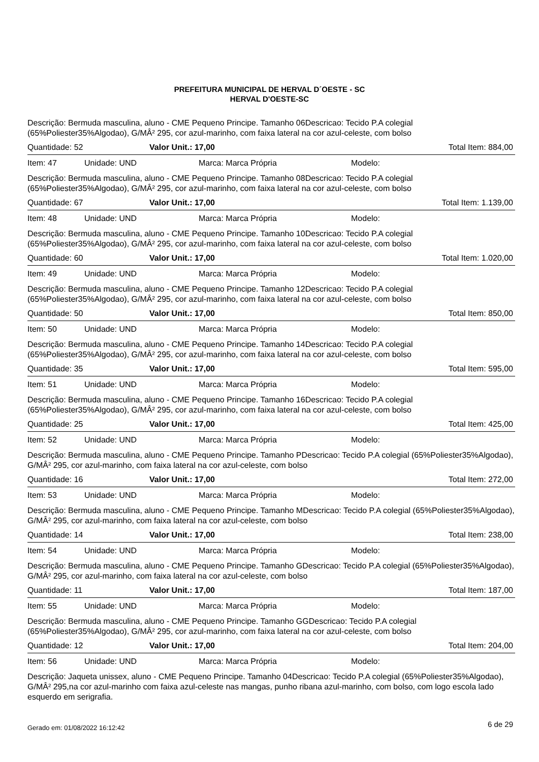PREFEITURA MUNICIPAL DE HERVAL D´OESTE - SC
HERVAL D'OESTE-SC
Descrição: Bermuda masculina, aluno - CME Pequeno Principe. Tamanho 06Descricao: Tecido P.A colegial (65%Poliester35%Algodao), G/MÂ² 295, cor azul-marinho, com faixa lateral na cor azul-celeste, com bolso
Quantidade: 52 Valor Unit.: 17,00 Total Item: 884,00
Item: 47 Unidade: UND Marca: Marca Própria Modelo:
Descrição: Bermuda masculina, aluno - CME Pequeno Principe. Tamanho 08Descricao: Tecido P.A colegial (65%Poliester35%Algodao), G/MÂ² 295, cor azul-marinho, com faixa lateral na cor azul-celeste, com bolso
Quantidade: 67 Valor Unit.: 17,00 Total Item: 1.139,00
Item: 48 Unidade: UND Marca: Marca Própria Modelo:
Descrição: Bermuda masculina, aluno - CME Pequeno Principe. Tamanho 10Descricao: Tecido P.A colegial (65%Poliester35%Algodao), G/MÂ² 295, cor azul-marinho, com faixa lateral na cor azul-celeste, com bolso
Quantidade: 60 Valor Unit.: 17,00 Total Item: 1.020,00
Item: 49 Unidade: UND Marca: Marca Própria Modelo:
Descrição: Bermuda masculina, aluno - CME Pequeno Principe. Tamanho 12Descricao: Tecido P.A colegial (65%Poliester35%Algodao), G/MÂ² 295, cor azul-marinho, com faixa lateral na cor azul-celeste, com bolso
Quantidade: 50 Valor Unit.: 17,00 Total Item: 850,00
Item: 50 Unidade: UND Marca: Marca Própria Modelo:
Descrição: Bermuda masculina, aluno - CME Pequeno Principe. Tamanho 14Descricao: Tecido P.A colegial (65%Poliester35%Algodao), G/MÂ² 295, cor azul-marinho, com faixa lateral na cor azul-celeste, com bolso
Quantidade: 35 Valor Unit.: 17,00 Total Item: 595,00
Item: 51 Unidade: UND Marca: Marca Própria Modelo:
Descrição: Bermuda masculina, aluno - CME Pequeno Principe. Tamanho 16Descricao: Tecido P.A colegial (65%Poliester35%Algodao), G/MÂ² 295, cor azul-marinho, com faixa lateral na cor azul-celeste, com bolso
Quantidade: 25 Valor Unit.: 17,00 Total Item: 425,00
Item: 52 Unidade: UND Marca: Marca Própria Modelo:
Descrição: Bermuda masculina, aluno - CME Pequeno Principe. Tamanho PDescricao: Tecido P.A colegial (65%Poliester35%Algodao), G/MÂ² 295, cor azul-marinho, com faixa lateral na cor azul-celeste, com bolso
Quantidade: 16 Valor Unit.: 17,00 Total Item: 272,00
Item: 53 Unidade: UND Marca: Marca Própria Modelo:
Descrição: Bermuda masculina, aluno - CME Pequeno Principe. Tamanho MDescricao: Tecido P.A colegial (65%Poliester35%Algodao), G/MÂ² 295, cor azul-marinho, com faixa lateral na cor azul-celeste, com bolso
Quantidade: 14 Valor Unit.: 17,00 Total Item: 238,00
Item: 54 Unidade: UND Marca: Marca Própria Modelo:
Descrição: Bermuda masculina, aluno - CME Pequeno Principe. Tamanho GDescricao: Tecido P.A colegial (65%Poliester35%Algodao), G/MÂ² 295, cor azul-marinho, com faixa lateral na cor azul-celeste, com bolso
Quantidade: 11 Valor Unit.: 17,00 Total Item: 187,00
Item: 55 Unidade: UND Marca: Marca Própria Modelo:
Descrição: Bermuda masculina, aluno - CME Pequeno Principe. Tamanho GGDescricao: Tecido P.A colegial (65%Poliester35%Algodao), G/MÂ² 295, cor azul-marinho, com faixa lateral na cor azul-celeste, com bolso
Quantidade: 12 Valor Unit.: 17,00 Total Item: 204,00
Item: 56 Unidade: UND Marca: Marca Própria Modelo:
Descrição: Jaqueta unissex, aluno - CME Pequeno Principe. Tamanho 04Descricao: Tecido P.A colegial (65%Poliester35%Algodao), G/MÂ² 295,na cor azul-marinho com faixa azul-celeste nas mangas, punho ribana azul-marinho, com bolso, com logo escola lado esquerdo em serigrafia.
Gerado em: 01/08/2022 16:12:42 6 de 29